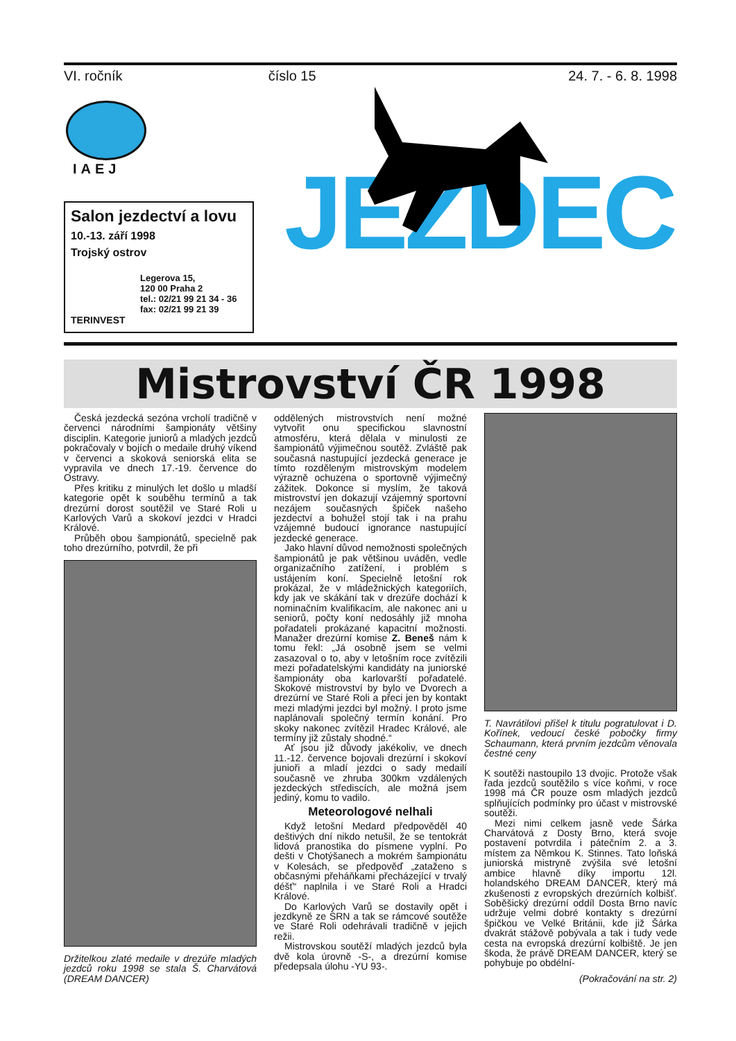VI. ročník číslo 15 24. 7. - 6. 8. 1998
IAEJ
Salon jezdectví a lovu
10.-13. září 1998
Trojský ostrov
Legerova 15,
120 00 Praha 2
tel.: 02/21 99 21 34 - 36
fax: 02/21 99 21 39
TERINVEST
JEZDEC
Mistrovství ČR 1998
Česká jezdecká sezóna vrcholí tradičně v červenci národními šampionáty většiny disciplin. Kategorie juniorů a mladých jezdců pokračovaly v bojích o medaile druhý víkend v červenci a skoková seniorská elita se vypravila ve dnech 17.-19. července do Ostravy.
Přes kritiku z minulých let došlo u mladší kategorie opět k souběhu termínů a tak drezúrní dorost soutěžil ve Staré Roli u Karlových Varů a skokoví jezdci v Hradci Králové.
Průběh obou šampionátů, specielně pak toho drezúrního, potvrdil, že při
Držitelkou zlaté medaile v drezúře mladých jezdců roku 1998 se stala Š. Charvátová (DREAM DANCER)
oddělených mistrovstvích není možné vytvořit onu specifickou slavnostní atmosféru, která dělala v minulosti ze šampionátů výjimečnou soutěž. Zvláště pak současná nastupující jezdecká generace je tímto rozděleným mistrovským modelem výrazně ochuzena o sportovně výjimečný zážitek. Dokonce si myslím, že taková mistrovství jen dokazují vzájemný sportovní nezájem současných špiček našeho jezdectví a bohužel stojí tak i na prahu vzájemné budoucí ignorance nastupující jezdecké generace.
Jako hlavní důvod nemožnosti společných šampionátů je pak většinou uváděn, vedle organizačního zatížení, i problém s ustájením koní. Specielně letošní rok prokázal, že v mládežnických kategoriích, kdy jak ve skákání tak v drezúře dochází k nominačním kvalifikacím, ale nakonec ani u seniorů, počty koní nedosáhly již mnoha pořadateli prokázané kapacitní možnosti. Manažer drezúrní komise Z. Beneš nám k tomu řekl: „Já osobně jsem se velmi zasazoval o to, aby v letošním roce zvítězili mezi pořadatelskými kandidáty na juniorské šampionáty oba karlovarští pořadatelé. Skokové mistrovství by bylo ve Dvorech a drezúrní ve Staré Roli a přeci jen by kontakt mezi mladými jezdci byl možný. I proto jsme naplánovali společný termín konání. Pro skoky nakonec zvítězil Hradec Králové, ale termíny již zůstaly shodné.“
Ať jsou již důvody jakékoliv, ve dnech 11.-12. července bojovali drezúrní i skokoví junioři a mladí jezdci o sady medailí současně ve zhruba 300km vzdálených jezdeckých střediscích, ale možná jsem jediný, komu to vadilo.
Meteorologové nelhali
Když letošní Medard předpověděl 40 deštivých dní nikdo netušil, že se tentokrát lidová pranostika do písmene vyplní. Po dešti v Chotýšanech a mokrém šampionátu v Kolesách, se předpověď „zataženo s občasnými přeháňkami přecházející v trvalý déšť“ naplnila i ve Staré Roli a Hradci Králové.
Do Karlových Varů se dostavily opět i jezdkyně ze SRN a tak se rámcové soutěže ve Staré Roli odehrávali tradičně v jejich režii.
Mistrovskou soutěží mladých jezdců byla dvě kola úrovně -S-, a drezúrní komise předepsala úlohu -YU 93-.
T. Navrátilovi přišel k titulu pogratulovat i D. Kořínek, vedoucí české pobočky firmy Schaumann, která prvním jezdcům věnovala čestné ceny
K soutěži nastoupilo 13 dvojic. Protože však řada jezdců soutěžilo s více koňmi, v roce 1998 má ČR pouze osm mladých jezdců splňujících podmínky pro účast v mistrovské soutěži.
Mezi nimi celkem jasně vede Šárka Charvátová z Dosty Brno, která svoje postavení potvrdila i pátečním 2. a 3. místem za Němkou K. Stinnes. Tato loňská juniorská mistryně zvýšila své letošní ambice hlavně díky importu 12l. holandského DREAM DANCER, který má zkušenosti z evropských drezúrních kolbišť. Soběšický drezúrní oddíl Dosta Brno navíc udržuje velmi dobré kontakty s drezúrní špičkou ve Velké Británii, kde již Šárka dvakrát stážově pobývala a tak i tudy vede cesta na evropská drezúrní kolbiště. Je jen škoda, že právě DREAM DANCER, který se pohybuje po obdélní-
(Pokračování na str. 2)